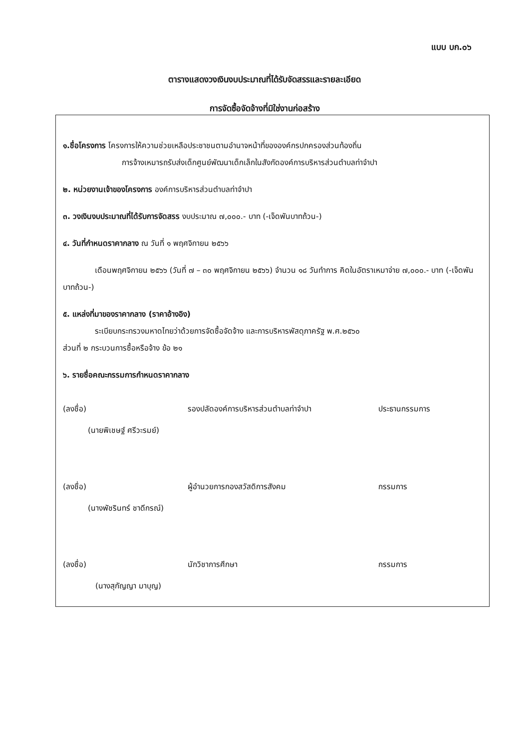แบบ บก.๐๖
ตารางแสดงวงเงินงบประมาณที่ได้รับจัดสรรและรายละเอียด
การจัดซื้อจัดจ้างที่มิใช่งานก่อสร้าง
๑.ชื่อโครงการ โครงการให้ความช่วยเหลือประชาชนตามอำนาจหน้าที่ขององค์กรปกครองส่วนท้องถิ่น
การจ้างเหมารถรับส่งเด็กศูนย์พัฒนาเด็กเล็กในสังกัดองค์การบริหารส่วนตำบลท่าจำปา
๒. หน่วยงานเจ้าของโครงการ องค์การบริหารส่วนตำบลท่าจำปา
๓. วงเงินงบประมาณที่ได้รับการจัดสรร งบประมาณ ๗,๐๐๐.- บาท (-เจ็ดพันบาทถ้วน-)
๔. วันที่กำหนดราคากลาง ณ วันที่ ๑ พฤศจิกายน ๒๕๖๖
เดือนพฤศจิกายน ๒๕๖๖ (วันที่ ๗ – ๓๐ พฤศจิกายน ๒๕๖๖) จำนวน ๑๘ วันทำการ คิดในอัตราเหมาจ่าย ๗,๐๐๐.- บาท (-เจ็ดพันบาทถ้วน-)
๕. แหล่งที่มาของราคากลาง (ราคาอ้างอิง)
ระเบียบกระทรวงมหาดไทยว่าด้วยการจัดซื้อจัดจ้าง และการบริหารพัสดุภาครัฐ พ.ศ.๒๕๖๐
ส่วนที่ ๒ กระบวนการซื้อหรือจ้าง ข้อ ๒๑
๖. รายชื่อคณะกรรมการกำหนดราคากลาง
(ลงชื่อ) รองปลัดองค์การบริหารส่วนตำบลท่าจำปา ประธานกรรมการ
(นายพิเชษฐ์ ศรีวะรมย์)
(ลงชื่อ) ผู้อำนวยการกองสวัสดิการสังคม กรรมการ
(นางพัชรินทร์ ชาดีกรณ์)
(ลงชื่อ) นักวิชาการศึกษา กรรมการ
(นางสุกัญญา มาบุญ)